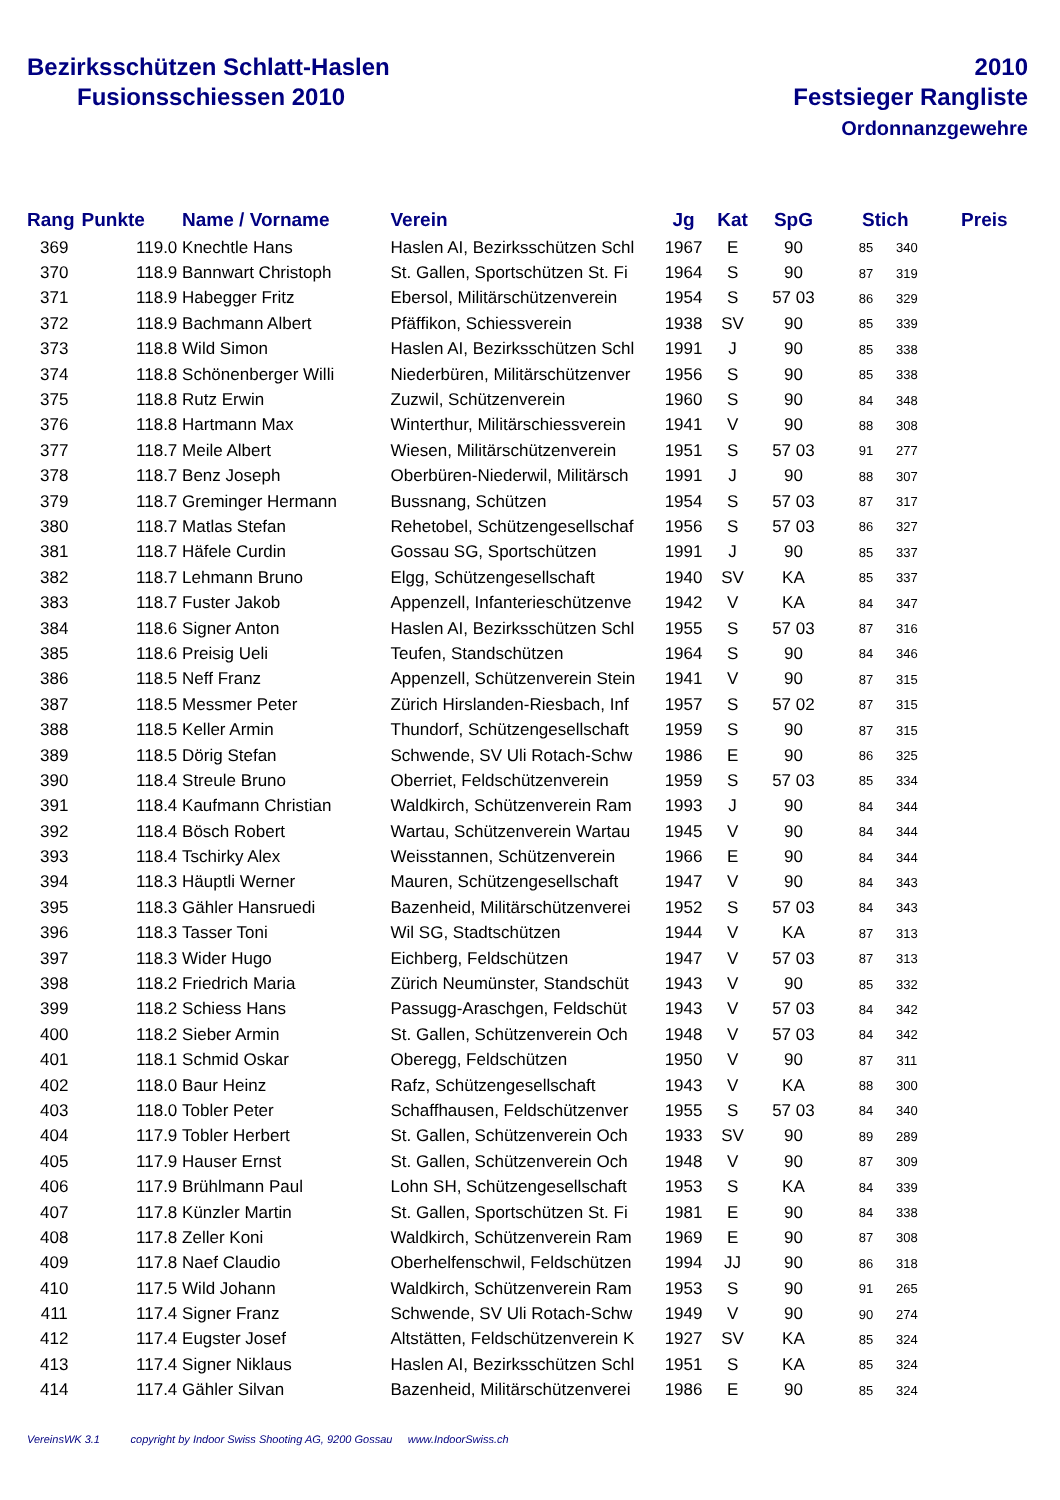Bezirksschützen Schlatt-Haslen
Fusionsschiessen 2010
2010
Festsieger Rangliste
Ordonnanzgewehre
| Rang | Punkte | Name / Vorname | Verein | Jg | Kat | SpG | Stich | | Preis |
| --- | --- | --- | --- | --- | --- | --- | --- | --- | --- |
| 369 | 119.0 | Knechtle Hans | Haslen AI, Bezirksschützen Schl | 1967 | E | 90 | 85 | 340 | |
| 370 | 118.9 | Bannwart Christoph | St. Gallen, Sportschützen St. Fi | 1964 | S | 90 | 87 | 319 | |
| 371 | 118.9 | Habegger Fritz | Ebersol, Militärschützenverein | 1954 | S | 57 03 | 86 | 329 | |
| 372 | 118.9 | Bachmann Albert | Pfäffikon, Schiessverein | 1938 | SV | 90 | 85 | 339 | |
| 373 | 118.8 | Wild Simon | Haslen AI, Bezirksschützen Schl | 1991 | J | 90 | 85 | 338 | |
| 374 | 118.8 | Schönenberger Willi | Niederbüren, Militärschützenver | 1956 | S | 90 | 85 | 338 | |
| 375 | 118.8 | Rutz Erwin | Zuzwil, Schützenverein | 1960 | S | 90 | 84 | 348 | |
| 376 | 118.8 | Hartmann Max | Winterthur, Militärschiessverein | 1941 | V | 90 | 88 | 308 | |
| 377 | 118.7 | Meile Albert | Wiesen, Militärschützenverein | 1951 | S | 57 03 | 91 | 277 | |
| 378 | 118.7 | Benz Joseph | Oberbüren-Niederwil, Militärsch | 1991 | J | 90 | 88 | 307 | |
| 379 | 118.7 | Greminger Hermann | Bussnang, Schützen | 1954 | S | 57 03 | 87 | 317 | |
| 380 | 118.7 | Matlas Stefan | Rehetobel, Schützengesellschaf | 1956 | S | 57 03 | 86 | 327 | |
| 381 | 118.7 | Häfele Curdin | Gossau SG, Sportschützen | 1991 | J | 90 | 85 | 337 | |
| 382 | 118.7 | Lehmann Bruno | Elgg, Schützengesellschaft | 1940 | SV | KA | 85 | 337 | |
| 383 | 118.7 | Fuster Jakob | Appenzell, Infanterieschützenve | 1942 | V | KA | 84 | 347 | |
| 384 | 118.6 | Signer Anton | Haslen AI, Bezirksschützen Schl | 1955 | S | 57 03 | 87 | 316 | |
| 385 | 118.6 | Preisig Ueli | Teufen, Standschützen | 1964 | S | 90 | 84 | 346 | |
| 386 | 118.5 | Neff Franz | Appenzell, Schützenverein Stein | 1941 | V | 90 | 87 | 315 | |
| 387 | 118.5 | Messmer Peter | Zürich Hirslanden-Riesbach, Inf | 1957 | S | 57 02 | 87 | 315 | |
| 388 | 118.5 | Keller Armin | Thundorf, Schützengesellschaft | 1959 | S | 90 | 87 | 315 | |
| 389 | 118.5 | Dörig Stefan | Schwende, SV Uli Rotach-Schw | 1986 | E | 90 | 86 | 325 | |
| 390 | 118.4 | Streule Bruno | Oberriet, Feldschützenverein | 1959 | S | 57 03 | 85 | 334 | |
| 391 | 118.4 | Kaufmann Christian | Waldkirch, Schützenverein Ram | 1993 | J | 90 | 84 | 344 | |
| 392 | 118.4 | Bösch Robert | Wartau, Schützenverein Wartau | 1945 | V | 90 | 84 | 344 | |
| 393 | 118.4 | Tschirky Alex | Weisstannen, Schützenverein | 1966 | E | 90 | 84 | 344 | |
| 394 | 118.3 | Häuptli Werner | Mauren, Schützengesellschaft | 1947 | V | 90 | 84 | 343 | |
| 395 | 118.3 | Gähler Hansruedi | Bazenheid, Militärschützenverei | 1952 | S | 57 03 | 84 | 343 | |
| 396 | 118.3 | Tasser Toni | Wil SG, Stadtschützen | 1944 | V | KA | 87 | 313 | |
| 397 | 118.3 | Wider Hugo | Eichberg, Feldschützen | 1947 | V | 57 03 | 87 | 313 | |
| 398 | 118.2 | Friedrich Maria | Zürich Neumünster, Standschüt | 1943 | V | 90 | 85 | 332 | |
| 399 | 118.2 | Schiess Hans | Passugg-Araschgen, Feldschüt | 1943 | V | 57 03 | 84 | 342 | |
| 400 | 118.2 | Sieber Armin | St. Gallen, Schützenverein Och | 1948 | V | 57 03 | 84 | 342 | |
| 401 | 118.1 | Schmid Oskar | Oberegg, Feldschützen | 1950 | V | 90 | 87 | 311 | |
| 402 | 118.0 | Baur Heinz | Rafz, Schützengesellschaft | 1943 | V | KA | 88 | 300 | |
| 403 | 118.0 | Tobler Peter | Schaffhausen, Feldschützenver | 1955 | S | 57 03 | 84 | 340 | |
| 404 | 117.9 | Tobler Herbert | St. Gallen, Schützenverein Och | 1933 | SV | 90 | 89 | 289 | |
| 405 | 117.9 | Hauser Ernst | St. Gallen, Schützenverein Och | 1948 | V | 90 | 87 | 309 | |
| 406 | 117.9 | Brühlmann Paul | Lohn SH, Schützengesellschaft | 1953 | S | KA | 84 | 339 | |
| 407 | 117.8 | Künzler Martin | St. Gallen, Sportschützen St. Fi | 1981 | E | 90 | 84 | 338 | |
| 408 | 117.8 | Zeller Koni | Waldkirch, Schützenverein Ram | 1969 | E | 90 | 87 | 308 | |
| 409 | 117.8 | Naef Claudio | Oberhelfenschwil, Feldschützen | 1994 | JJ | 90 | 86 | 318 | |
| 410 | 117.5 | Wild Johann | Waldkirch, Schützenverein Ram | 1953 | S | 90 | 91 | 265 | |
| 411 | 117.4 | Signer Franz | Schwende, SV Uli Rotach-Schw | 1949 | V | 90 | 90 | 274 | |
| 412 | 117.4 | Eugster Josef | Altstätten, Feldschützenverein K | 1927 | SV | KA | 85 | 324 | |
| 413 | 117.4 | Signer Niklaus | Haslen AI, Bezirksschützen Schl | 1951 | S | KA | 85 | 324 | |
| 414 | 117.4 | Gähler Silvan | Bazenheid, Militärschützenverei | 1986 | E | 90 | 85 | 324 | |
VereinsWK 3.1 copyright by Indoor Swiss Shooting AG, 9200 Gossau www.IndoorSwiss.ch